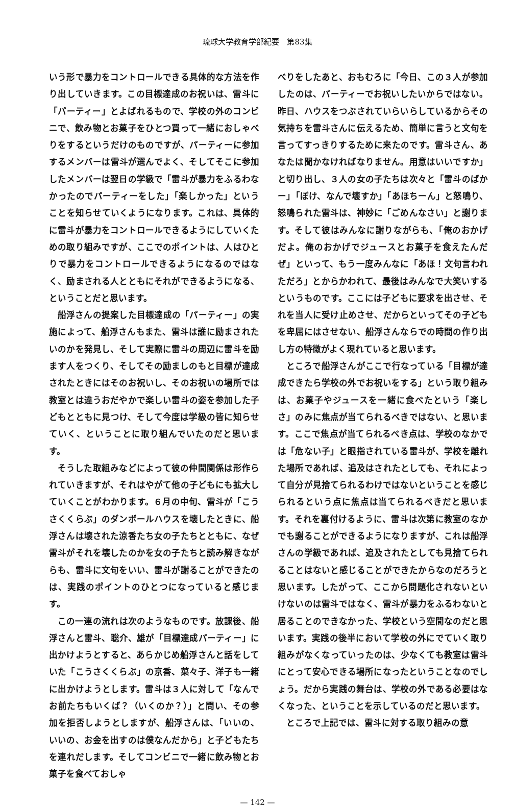琉球大学教育学部紀要　第83集
いう形で暴力をコントロールできる具体的な方法を作り出していきます。この目標達成のお祝いは、雷斗に「パーティー」とよばれるもので、学校の外のコンビニで、飲み物とお菓子をひとつ買って一緒におしゃべりをするというだけのものですが、パーティーに参加するメンバーは雷斗が選んでよく、そしてそこに参加したメンバーは翌日の学級で「雷斗が暴力をふるわなかったのでパーティーをした」「楽しかった」ということを知らせていくようになります。これは、具体的に雷斗が暴力をコントロールできるようにしていくための取り組みですが、ここでのポイントは、人はひとりで暴力をコントロールできるようになるのではなく、励まされる人とともにそれができるようになる、ということだと思います。
船浮さんの提案した目標達成の「パーティー」の実施によって、船浮さんもまた、雷斗は誰に励まされたいのかを発見し、そして実際に雷斗の周辺に雷斗を励ます人をつくり、そしてその励ましのもと目標が達成されたときにはそのお祝いし、そのお祝いの場所では教室とは違うおだやかで楽しい雷斗の姿を参加した子どもとともに見つけ、そして今度は学級の皆に知らせていく、ということに取り組んでいたのだと思います。
そうした取組みなどによって彼の仲間関係は形作られていきますが、それはやがて他の子どもにも拡大していくことがわかります。６月の中旬、雷斗が「こうさくくらぶ」のダンボールハウスを壊したときに、船浮さんは壊された涼香たち女の子たちとともに、なぜ雷斗がそれを壊したのかを女の子たちと読み解きながらも、雷斗に文句をいい、雷斗が謝ることができたのは、実践のポイントのひとつになっていると感じます。
この一連の流れは次のようなものです。放課後、船浮さんと雷斗、聡介、雄が「目標達成パーティー」に出かけようとすると、あらかじめ船浮さんと話をしていた「こうさくくらぶ」の京香、菜々子、洋子も一緒に出かけようとします。雷斗は３人に対して「なんでお前たちもいくば？（いくのか？）」と問い、その参加を拒否しようとしますが、船浮さんは、「いいの、いいの、お金を出すのは僕なんだから」と子どもたちを連れだします。そしてコンビニで一緒に飲み物とお菓子を食べておしゃ
べりをしたあと、おもむろに「今日、この３人が参加したのは、パーティーでお祝いしたいからではない。昨日、ハウスをつぶされていらいらしているからその気持ちを雷斗さんに伝えるため、簡単に言うと文句を言ってすっきりするために来たのです。雷斗さん、あなたは聞かなければなりません。用意はいいですか」と切り出し、３人の女の子たちは次々と「雷斗のばかー」「ぼけ、なんで壊すか」「あほちーん」と怒鳴り、怒鳴られた雷斗は、神妙に「ごめんなさい」と謝ります。そして彼はみんなに謝りながらも、「俺のおかげだよ。俺のおかげでジュースとお菓子を食えたんだぜ」といって、もう一度みんなに「あほ！文句言われただろ」とからかわれて、最後はみんなで大笑いするというものです。ここには子どもに要求を出させ、それを当人に受け止めさせ、だからといってその子どもを卑屈にはさせない、船浮さんならでの時間の作り出し方の特徴がよく現れていると思います。
ところで船浮さんがここで行なっている「目標が達成できたら学校の外でお祝いをする」という取り組みは、お菓子やジュースを一緒に食べたという「楽しさ」のみに焦点が当てられるべきではない、と思います。ここで焦点が当てられるべき点は、学校のなかでは「危ない子」と眼指されている雷斗が、学校を離れた場所であれば、追及はされたとしても、それによって自分が見捨てられるわけではないということを感じられるという点に焦点は当てられるべきだと思います。それを裏付けるように、雷斗は次第に教室のなかでも謝ることができるようになりますが、これは船浮さんの学級であれば、追及されたとしても見捨てられることはないと感じることができたからなのだろうと思います。したがって、ここから問題化されないといけないのは雷斗ではなく、雷斗が暴力をふるわないと居ることのできなかった、学校という空間なのだと思います。実践の後半において学校の外にでていく取り組みがなくなっていったのは、少なくても教室は雷斗にとって安心できる場所になったということなのでしょう。だから実践の舞台は、学校の外である必要はなくなった、ということを示しているのだと思います。
ところで上記では、雷斗に対する取り組みの意
— 142 —